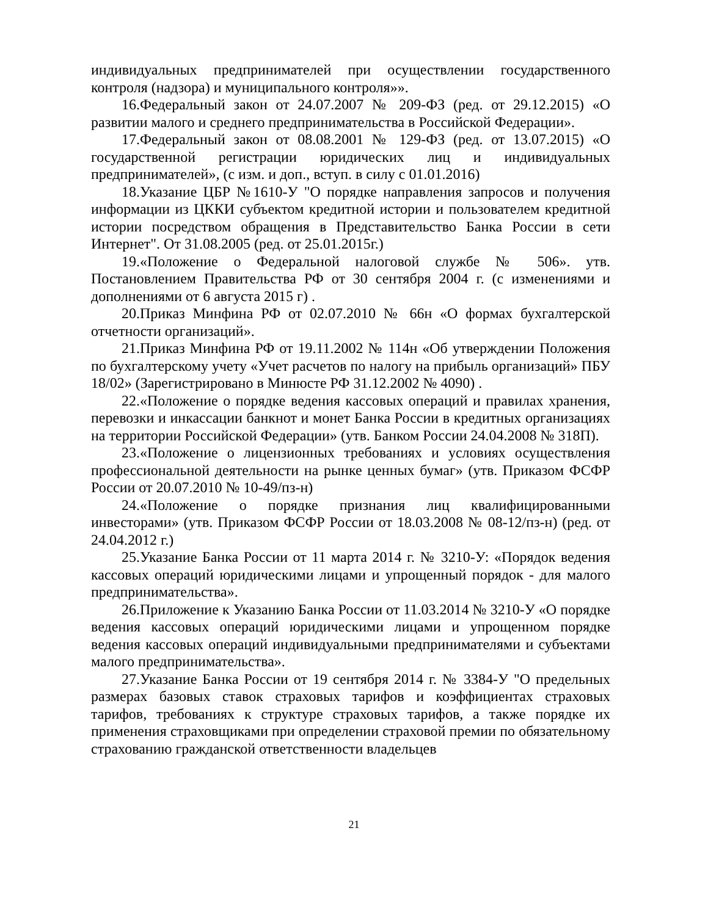индивидуальных предпринимателей при осуществлении государственного контроля (надзора) и муниципального контроля»».
16.Федеральный закон от 24.07.2007 № 209-ФЗ (ред. от 29.12.2015) «О развитии малого и среднего предпринимательства в Российской Федерации».
17.Федеральный закон от 08.08.2001 № 129-ФЗ (ред. от 13.07.2015) «О государственной регистрации юридических лиц и индивидуальных предпринимателей», (с изм. и доп., вступ. в силу с 01.01.2016)
18.Указание ЦБР №1610-У "О порядке направления запросов и получения информации из ЦККИ субъектом кредитной истории и пользователем кредитной истории посредством обращения в Представительство Банка России в сети Интернет". От 31.08.2005 (ред. от 25.01.2015г.)
19.«Положение о Федеральной налоговой службе № 506». утв. Постановлением Правительства РФ от 30 сентября 2004 г. (с изменениями и дополнениями от 6 августа 2015 г) .
20.Приказ Минфина РФ от 02.07.2010 № 66н «О формах бухгалтерской отчетности организаций».
21.Приказ Минфина РФ от 19.11.2002 № 114н «Об утверждении Положения по бухгалтерскому учету «Учет расчетов по налогу на прибыль организаций» ПБУ 18/02» (Зарегистрировано в Минюсте РФ 31.12.2002 № 4090) .
22.«Положение о порядке ведения кассовых операций и правилах хранения, перевозки и инкассации банкнот и монет Банка России в кредитных организациях на территории Российской Федерации» (утв. Банком России 24.04.2008 № 318П).
23.«Положение о лицензионных требованиях и условиях осуществления профессиональной деятельности на рынке ценных бумаг» (утв. Приказом ФСФР России от 20.07.2010 № 10-49/пз-н)
24.«Положение о порядке признания лиц квалифицированными инвесторами» (утв. Приказом ФСФР России от 18.03.2008 № 08-12/пз-н) (ред. от 24.04.2012 г.)
25.Указание Банка России от 11 марта 2014 г. № 3210-У: «Порядок ведения кассовых операций юридическими лицами и упрощенный порядок - для малого предпринимательства».
26.Приложение к Указанию Банка России от 11.03.2014 № 3210-У «О порядке ведения кассовых операций юридическими лицами и упрощенном порядке ведения кассовых операций индивидуальными предпринимателями и субъектами малого предпринимательства».
27.Указание Банка России от 19 сентября 2014 г. № 3384-У "О предельных размерах базовых ставок страховых тарифов и коэффициентах страховых тарифов, требованиях к структуре страховых тарифов, а также порядке их применения страховщиками при определении страховой премии по обязательному страхованию гражданской ответственности владельцев
21